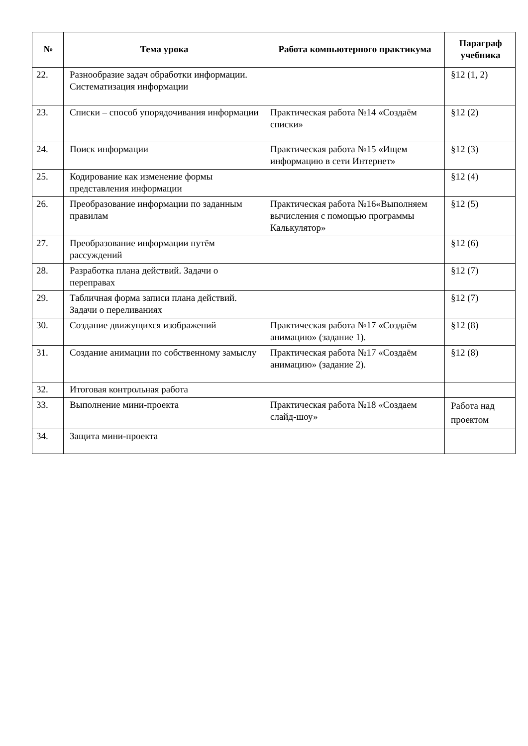| № | Тема урока | Работа компьютерного практикума | Параграф учебника |
| --- | --- | --- | --- |
| 22. | Разнообразие задач обработки информации. Систематизация информации | | §12 (1, 2) |
| 23. | Списки – способ упорядочивания информации | Практическая работа №14 «Создаём списки» | §12 (2) |
| 24. | Поиск информации | Практическая работа №15 «Ищем информацию в сети Интернет» | §12 (3) |
| 25. | Кодирование как изменение формы представления информации | | §12 (4) |
| 26. | Преобразование информации по заданным правилам | Практическая работа №16«Выполняем вычисления с помощью программы Калькулятор» | §12 (5) |
| 27. | Преобразование информации путём рассуждений | | §12 (6) |
| 28. | Разработка плана действий. Задачи о переправах | | §12 (7) |
| 29. | Табличная форма записи плана действий. Задачи о переливаниях | | §12 (7) |
| 30. | Создание движущихся изображений | Практическая работа №17 «Создаём анимацию» (задание 1). | §12 (8) |
| 31. | Создание анимации по собственному замыслу | Практическая работа №17 «Создаём анимацию» (задание 2). | §12 (8) |
| 32. | Итоговая контрольная работа | | |
| 33. | Выполнение мини-проекта | Практическая работа №18 «Создаем слайд-шоу» | Работа над проектом |
| 34. | Защита мини-проекта | | |